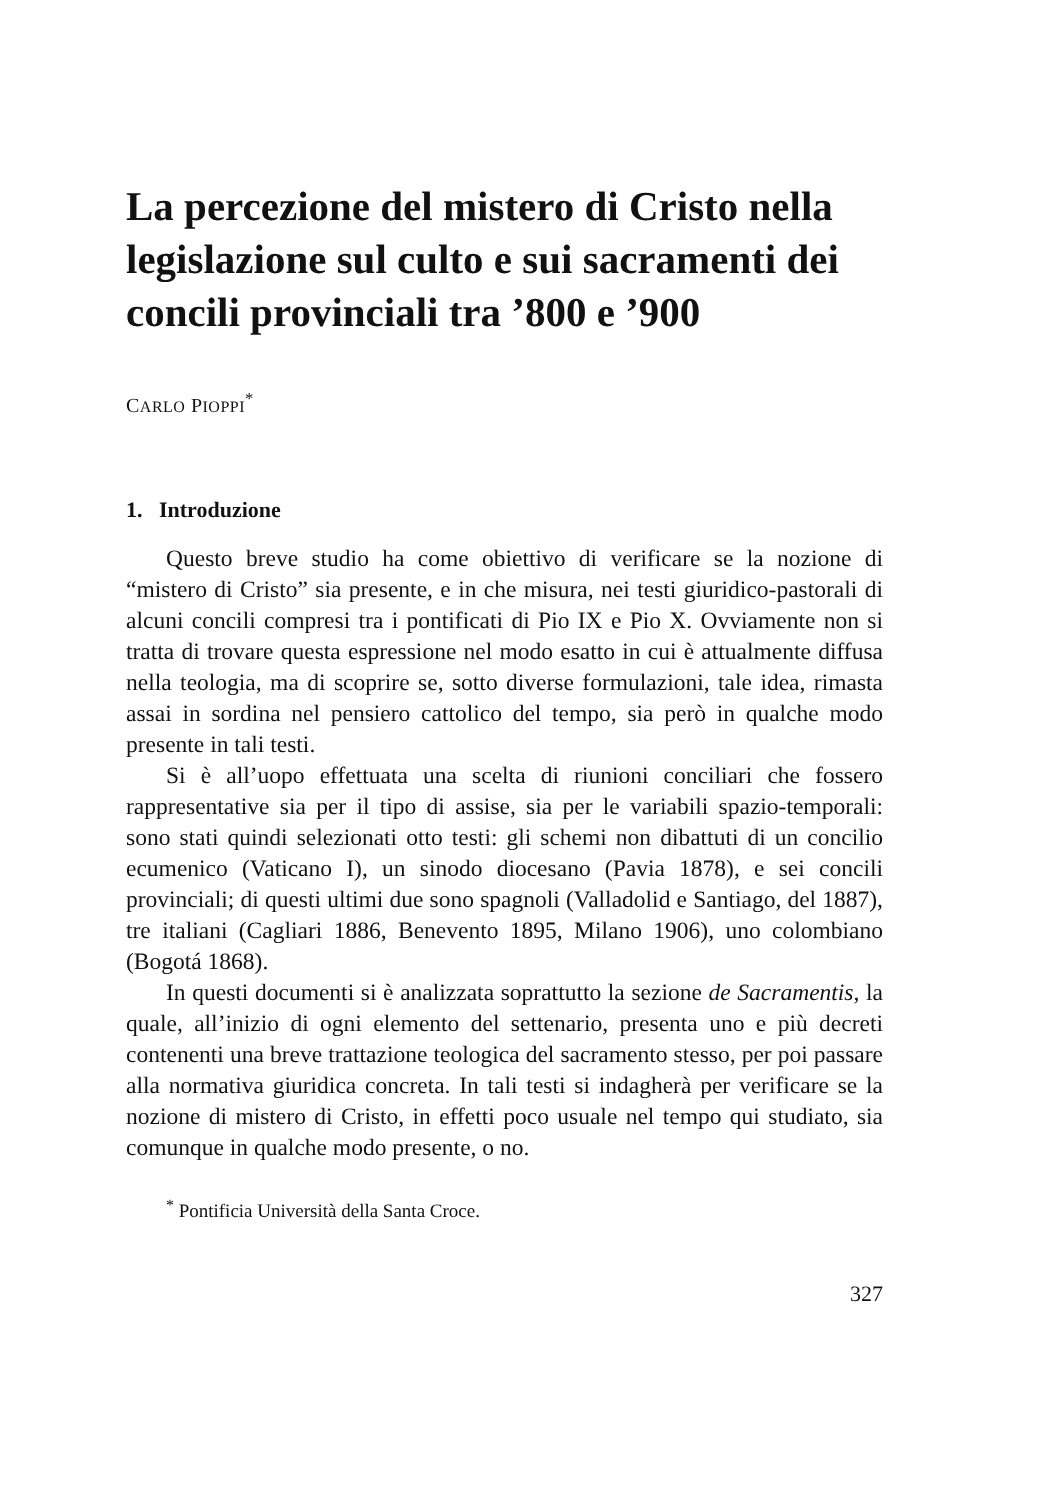La percezione del mistero di Cristo nella legislazione sul culto e sui sacramenti dei concili provinciali tra ’800 e ’900
CARLO PIOPPI<sup>*</sup>
1. Introduzione
Questo breve studio ha come obiettivo di verificare se la nozione di “mistero di Cristo” sia presente, e in che misura, nei testi giuridico-pastorali di alcuni concili compresi tra i pontificati di Pio IX e Pio X. Ovviamente non si tratta di trovare questa espressione nel modo esatto in cui è attualmente diffusa nella teologia, ma di scoprire se, sotto diverse formulazioni, tale idea, rimasta assai in sordina nel pensiero cattolico del tempo, sia però in qualche modo presente in tali testi.
Si è all’uopo effettuata una scelta di riunioni conciliari che fossero rappresentative sia per il tipo di assise, sia per le variabili spazio-temporali: sono stati quindi selezionati otto testi: gli schemi non dibattuti di un concilio ecumenico (Vaticano I), un sinodo diocesano (Pavia 1878), e sei concili provinciali; di questi ultimi due sono spagnoli (Valladolid e Santiago, del 1887), tre italiani (Cagliari 1886, Benevento 1895, Milano 1906), uno colombiano (Bogotá 1868).
In questi documenti si è analizzata soprattutto la sezione de Sacramentis, la quale, all’inizio di ogni elemento del settenario, presenta uno e più decreti contenenti una breve trattazione teologica del sacramento stesso, per poi passare alla normativa giuridica concreta. In tali testi si indagherà per verificare se la nozione di mistero di Cristo, in effetti poco usuale nel tempo qui studiato, sia comunque in qualche modo presente, o no.
<sup>*</sup> Pontificia Università della Santa Croce.
327